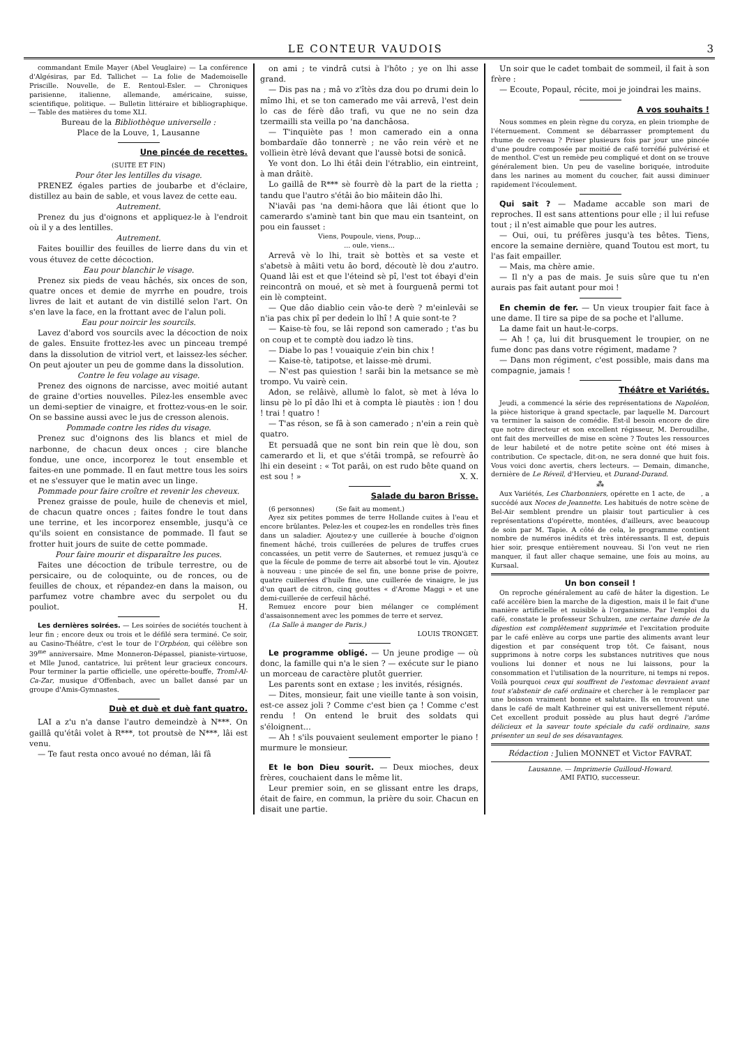LE CONTEUR VAUDOIS 3
commandant Emile Mayer (Abel Veuglaire) — La conférence d'Algésiras, par Ed. Tallichet — La folie de Mademoiselle Priscille. Nouvelle, de E. Rentoul-Esler. — Chroniques parisienne, italienne, allemande, américaine, suisse, scientifique, politique. — Bulletin littéraire et bibliographique. — Table des matières du tome XLI.
Bureau de la Bibliothèque universelle :
Place de la Louve, 1, Lausanne
Une pincée de recettes.
(SUITE ET FIN)
Pour ôter les lentilles du visage.
PRENEZ égales parties de joubarbe et d'éclaire, distillez au bain de sable, et vous lavez de cette eau.
Autrement.
Prenez du jus d'oignons et appliquez-le à l'endroit où il y a des lentilles.
Autrement.
Faites bouillir des feuilles de lierre dans du vin et vous étuvez de cette décoction.
Eau pour blanchir le visage.
Prenez six pieds de veau hâchés, six onces de son, quatre onces et demie de myrrhe en poudre, trois livres de lait et autant de vin distillé selon l'art. On s'en lave la face, en la frottant avec de l'alun poli.
Eau pour noircir les sourcils.
Lavez d'abord vos sourcils avec la décoction de noix de gales. Ensuite frottez-les avec un pinceau trempé dans la dissolution de vitriol vert, et laissez-les sécher. On peut ajouter un peu de gomme dans la dissolution.
Contre le feu volage au visage.
Prenez des oignons de narcisse, avec moitié autant de graine d'orties nouvelles. Pilez-les ensemble avec un demi-septier de vinaigre, et frottez-vous-en le soir. On se bassine aussi avec le jus de cresson alenois.
Pommade contre les rides du visage.
Prenez suc d'oignons des lis blancs et miel de narbonne, de chacun deux onces ; cire blanche fondue, une once, incorporez le tout ensemble et faites-en une pommade. Il en faut mettre tous les soirs et ne s'essuyer que le matin avec un linge.
Pommade pour faire croître et revenir les cheveux.
Prenez graisse de poule, huile de chenevis et miel, de chacun quatre onces ; faites fondre le tout dans une terrine, et les incorporez ensemble, jusqu'à ce qu'ils soient en consistance de pommade. Il faut se frotter huit jours de suite de cette pommade.
Pour faire mourir et disparaître les puces.
Faites une décoction de tribule terrestre, ou de persicaire, ou de coloquinte, ou de ronces, ou de feuilles de choux, et répandez-en dans la maison, ou parfumez votre chambre avec du serpolet ou du pouliot. H.
Les dernières soirées. — Les soirées de sociétés touchent à leur fin ; encore deux ou trois et le défilé sera terminé. Ce soir, au Casino-Théâtre, c'est le tour de l'Orphéon, qui célèbre son 39<sup>me</sup> anniversaire. Mme Monneron-Dépassel, pianiste-virtuose, et Mlle Junod, cantatrice, lui prêtent leur gracieux concours. Pour terminer la partie officielle, une opérette-bouffe, Troml-Al-Ca-Zar, musique d'Offenbach, avec un ballet dansé par un groupe d'Amis-Gymnastes.
Duè et duè et duè fant quatro.
LAI a z'u n'a danse l'autro demeindzè à N***. On gaillâ qu'étâi volet à R***, tot proutsè de N***, lâi est venu.
— Te faut resta onco avoué no déman, lâi fâ
on ami ; te vindrâ cutsi à l'hôto ; ye on lhi asse grand.
— Dis pas na ; mâ vo z'îtès dza dou po drumi dein lo mîmo lhi, et se ton camerado me vâi arrevâ, l'est dein lo cas de férè dâo trafi, vu que ne no sein dza tzermailli sta veilla po 'na danchâosa.
— T'inquiète pas ! mon camerado ein a onna bombardaïe dâo tonnerrè ; ne vâo rein vérè et ne vollìein ètrè lévâ devant que l'aussè botsi de sonicâ.
Ye vont don. Lo lhi étâi dein l'étrablio, ein eintreint, à man drâitè.
Lo gaillâ de R*** sè fourrè dè la part de la rietta ; tandu que l'autro s'étâi âo bio mâitein dâo lhi.
N'iavâi pas 'na demi-hâora que lâi étiont que lo camerardo s'aminè tant bin que mau ein tsanteint, on pou ein fausset :
Viens, Poupoule, viens, Poup...
... oule, viens...
Arrevâ vè lo lhi, trait sè bottès et sa veste et s'abetsè à mâiti vetu âo bord, découtè lè dou z'autro. Quand lâi est et que l'éteind sè pî, l'est tot ébayi d'ein reincontrâ on moué, et sè met à fourguenâ permi tot ein lè compteint.
— Que dâo diablio cein vâo-te derè ? m'einlevâi se n'ia pas chix pî per dedein lo lhî ! A quie sont-te ?
— Kaise-tè fou, se lâi repond son camerado ; t'as bu on coup et te comptè dou iadzo lè tins.
— Diabe lo pas ! vouaiquie z'ein bin chix !
— Kaise-tè, tatipotse, et laisse-mè drumi.
— N'est pas quiestion ! sarâi bin la metsance se mè trompo. Vu vairè cein.
Adon, se relâivè, allumè lo falot, sè met à léva lo linsu pè lo pî dâo lhi et à compta lè piautès : ion ! dou ! trai ! quatro !
— T'as réson, se fâ à son camerado ; n'ein a rein què quatro.
Et persuadâ que ne sont bin rein que lè dou, son camerardo et li, et que s'étâi trompâ, se refourrè âo lhi ein deseint : « Tot parâi, on est rudo bête quand on est sou ! » X. X.
Salade du baron Brisse.
(6 personnes) (Se fait au moment.)
Ayez six petites pommes de terre Hollande cuites à l'eau et encore brûlantes. Pelez-les et coupez-les en rondelles très fines dans un saladier. Ajoutez-y une cuillerée à bouche d'oignon finement hâché, trois cuillerées de pelures de truffes crues concassées, un petit verre de Sauternes, et remuez jusqu'à ce que la fécule de pomme de terre ait absorbé tout le vin. Ajoutez à nouveau : une pincée de sel fin, une bonne prise de poivre, quatre cuillerées d'huile fine, une cuillerée de vinaigre, le jus d'un quart de citron, cinq gouttes « d'Arome Maggi » et une demi-cuillerée de cerfeuil hâché.
Remuez encore pour bien mélanger ce complément d'assaisonnement avec les pommes de terre et servez.
(La Salle à manger de Paris.)
LOUIS TRONGET.
Le programme obligé. — Un jeune prodige — où donc, la famille qui n'a le sien ? — exécute sur le piano un morceau de caractère plutôt guerrier.
Les parents sont en extase ; les invités, résignés.
— Dites, monsieur, fait une vieille tante à son voisin, est-ce assez joli ? Comme c'est bien ça ! Comme c'est rendu ! On entend le bruit des soldats qui s'éloignent...
— Ah ! s'ils pouvaient seulement emporter le piano ! murmure le monsieur.
Et le bon Dieu sourit. — Deux mioches, deux frères, couchaient dans le même lit.
Leur premier soin, en se glissant entre les draps, était de faire, en commun, la prière du soir. Chacun en disait une partie.
Un soir que le cadet tombait de sommeil, il fait à son frère :
— Ecoute, Popaul, récite, moi je joindrai les mains.
A vos souhaits !
Nous sommes en plein règne du coryza, en plein triomphe de l'éternuement. Comment se débarrasser promptement du rhume de cerveau ? Priser plusieurs fois par jour une pincée d'une poudre composée par moitié de café torréfié pulvérisé et de menthol. C'est un remède peu compliqué et dont on se trouve généralement bien. Un peu de vaseline boriquée, introduite dans les narines au moment du coucher, fait aussi diminuer rapidement l'écoulement.
Qui sait ? — Madame accable son mari de reproches. Il est sans attentions pour elle ; il lui refuse tout ; il n'est aimable que pour les autres.
— Oui, oui, tu préfères jusqu'à tes bêtes. Tiens, encore la semaine dernière, quand Toutou est mort, tu l'as fait empailler.
— Mais, ma chère amie.
— Il n'y a pas de mais. Je suis sûre que tu n'en aurais pas fait autant pour moi !
En chemin de fer. — Un vieux troupier fait face à une dame. Il tire sa pipe de sa poche et l'allume.
La dame fait un haut-le-corps.
— Ah ! ça, lui dit brusquement le troupier, on ne fume donc pas dans votre régiment, madame ?
— Dans mon régiment, c'est possible, mais dans ma compagnie, jamais !
Théâtre et Variétés.
Jeudi, a commencé la série des représentations de Napoléon, la pièce historique à grand spectacle, par laquelle M. Darcourt va terminer la saison de comédie. Est-il besoin encore de dire que notre directeur et son excellent régisseur, M. Deroudilhe, ont fait des merveilles de mise en scène ? Toutes les ressources de leur habileté et de notre petite scène ont été mises à contribution. Ce spectacle, dit-on, ne sera donné que huit fois. Vous voici donc avertis, chers lecteurs. — Demain, dimanche, dernière de Le Réveil, d'Hervieu, et Durand-Durand.
⁂
Aux Variétés, Les Charbonniers, opérette en 1 acte, de , a succédé aux Noces de Jeannette. Les habitués de notre scène de Bel-Air semblent prendre un plaisir tout particulier à ces représentations d'opérette, montées, d'ailleurs, avec beaucoup de soin par M. Tapie. A côté de cela, le programme contient nombre de numéros inédits et très intéressants. Il est, depuis hier soir, presque entièrement nouveau. Si l'on veut ne rien manquer, il faut aller chaque semaine, une fois au moins, au Kursaal.
Un bon conseil !
On reproche généralement au café de hâter la digestion. Le café accélère bien la marche de la digestion, mais il le fait d'une manière artificielle et nuisible à l'organisme. Par l'emploi du café, constate le professeur Schulzen, une certaine durée de la digestion est complètement supprimée et l'excitation produite par le café enlève au corps une partie des aliments avant leur digestion et par conséquent trop tôt. Ce faisant, nous supprimons à notre corps les substances nutritives que nous voulions lui donner et nous ne lui laissons, pour la consommation et l'utilisation de la nourriture, ni temps ni repos. Voilà pourquoi ceux qui souffrent de l'estomac devraient avant tout s'abstenir de café ordinaire et chercher à le remplacer par une boisson vraiment bonne et salutaire. Ils en trouvent une dans le café de malt Kathreiner qui est universellement réputé. Cet excellent produit possède au plus haut degré l'arôme délicieux et la saveur toute spéciale du café ordinaire, sans présenter un seul de ses désavantages.
Rédaction : Julien MONNET et Victor FAVRAT.
Lausanne. — Imprimerie Guilloud-Howard.
AMI FATIO, successeur.